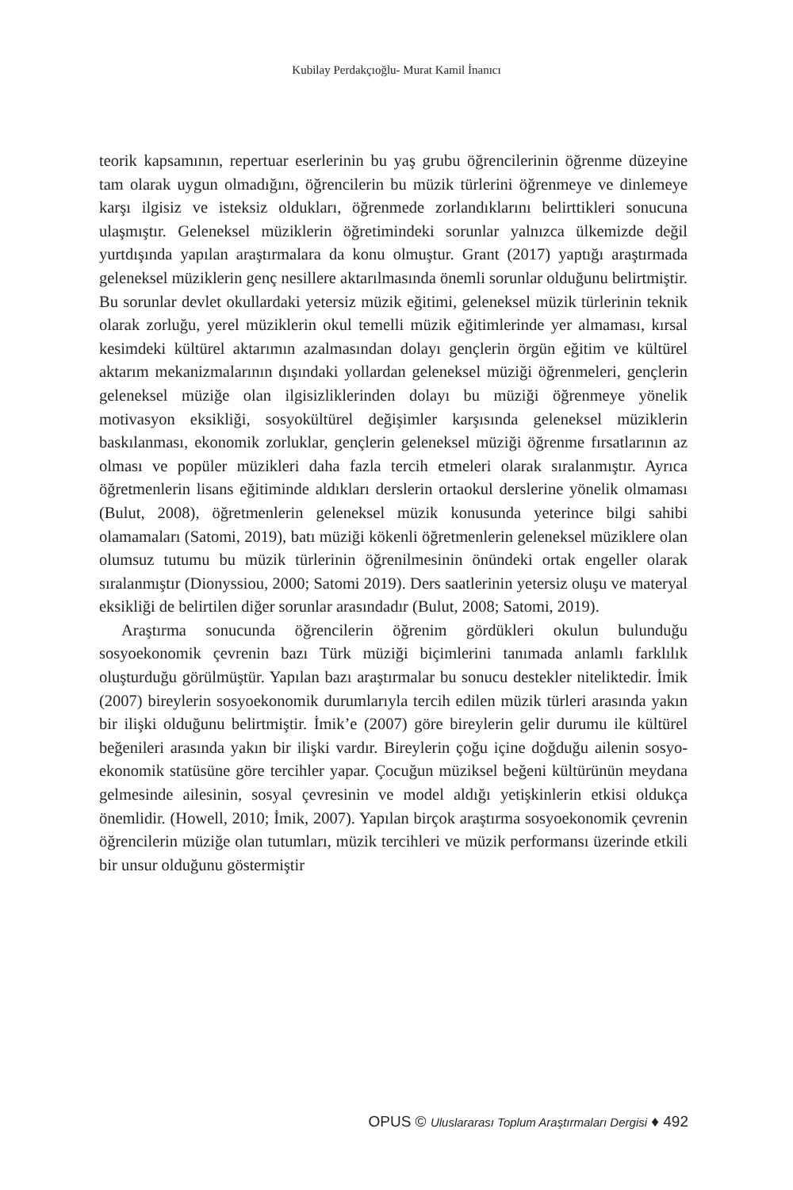Kubilay Perdakçıoğlu- Murat Kamil İnanıcı
teorik kapsamının, repertuar eserlerinin bu yaş grubu öğrencilerinin öğrenme düzeyine tam olarak uygun olmadığını, öğrencilerin bu müzik türlerini öğrenmeye ve dinlemeye karşı ilgisiz ve isteksiz oldukları, öğrenmede zorlandıklarını belirttikleri sonucuna ulaşmıştır. Geleneksel müziklerin öğretimindeki sorunlar yalnızca ülkemizde değil yurtdışında yapılan araştırmalara da konu olmuştur. Grant (2017) yaptığı araştırmada geleneksel müziklerin genç nesillere aktarılmasında önemli sorunlar olduğunu belirtmiştir. Bu sorunlar devlet okullardaki yetersiz müzik eğitimi, geleneksel müzik türlerinin teknik olarak zorluğu, yerel müziklerin okul temelli müzik eğitimlerinde yer almaması, kırsal kesimdeki kültürel aktarımın azalmasından dolayı gençlerin örgün eğitim ve kültürel aktarım mekanizmalarının dışındaki yollardan geleneksel müziği öğrenmeleri, gençlerin geleneksel müziğe olan ilgisizliklerinden dolayı bu müziği öğrenmeye yönelik motivasyon eksikliği, sosyokültürel değişimler karşısında geleneksel müziklerin baskılanması, ekonomik zorluklar, gençlerin geleneksel müziği öğrenme fırsatlarının az olması ve popüler müzikleri daha fazla tercih etmeleri olarak sıralanmıştır. Ayrıca öğretmenlerin lisans eğitiminde aldıkları derslerin ortaokul derslerine yönelik olmaması (Bulut, 2008), öğretmenlerin geleneksel müzik konusunda yeterince bilgi sahibi olamamaları (Satomi, 2019), batı müziği kökenli öğretmenlerin geleneksel müziklere olan olumsuz tutumu bu müzik türlerinin öğrenilmesinin önündeki ortak engeller olarak sıralanmıştır (Dionyssiou, 2000; Satomi 2019). Ders saatlerinin yetersiz oluşu ve materyal eksikliği de belirtilen diğer sorunlar arasındadır (Bulut, 2008; Satomi, 2019).
Araştırma sonucunda öğrencilerin öğrenim gördükleri okulun bulunduğu sosyoekonomik çevrenin bazı Türk müziği biçimlerini tanımada anlamlı farklılık oluşturduğu görülmüştür. Yapılan bazı araştırmalar bu sonucu destekler niteliktedir. İmik (2007) bireylerin sosyoekonomik durumlarıyla tercih edilen müzik türleri arasında yakın bir ilişki olduğunu belirtmiştir. İmik’e (2007) göre bireylerin gelir durumu ile kültürel beğenileri arasında yakın bir ilişki vardır. Bireylerin çoğu içine doğduğu ailenin sosyo-ekonomik statüsüne göre tercihler yapar. Çocuğun müziksel beğeni kültürünün meydana gelmesinde ailesinin, sosyal çevresinin ve model aldığı yetişkinlerin etkisi oldukça önemlidir. (Howell, 2010; İmik, 2007). Yapılan birçok araştırma sosyoekonomik çevrenin öğrencilerin müziğe olan tutumları, müzik tercihleri ve müzik performansı üzerinde etkili bir unsur olduğunu göstermiştir
OPUS © Uluslararası Toplum Araştırmaları Dergisi ♦ 492